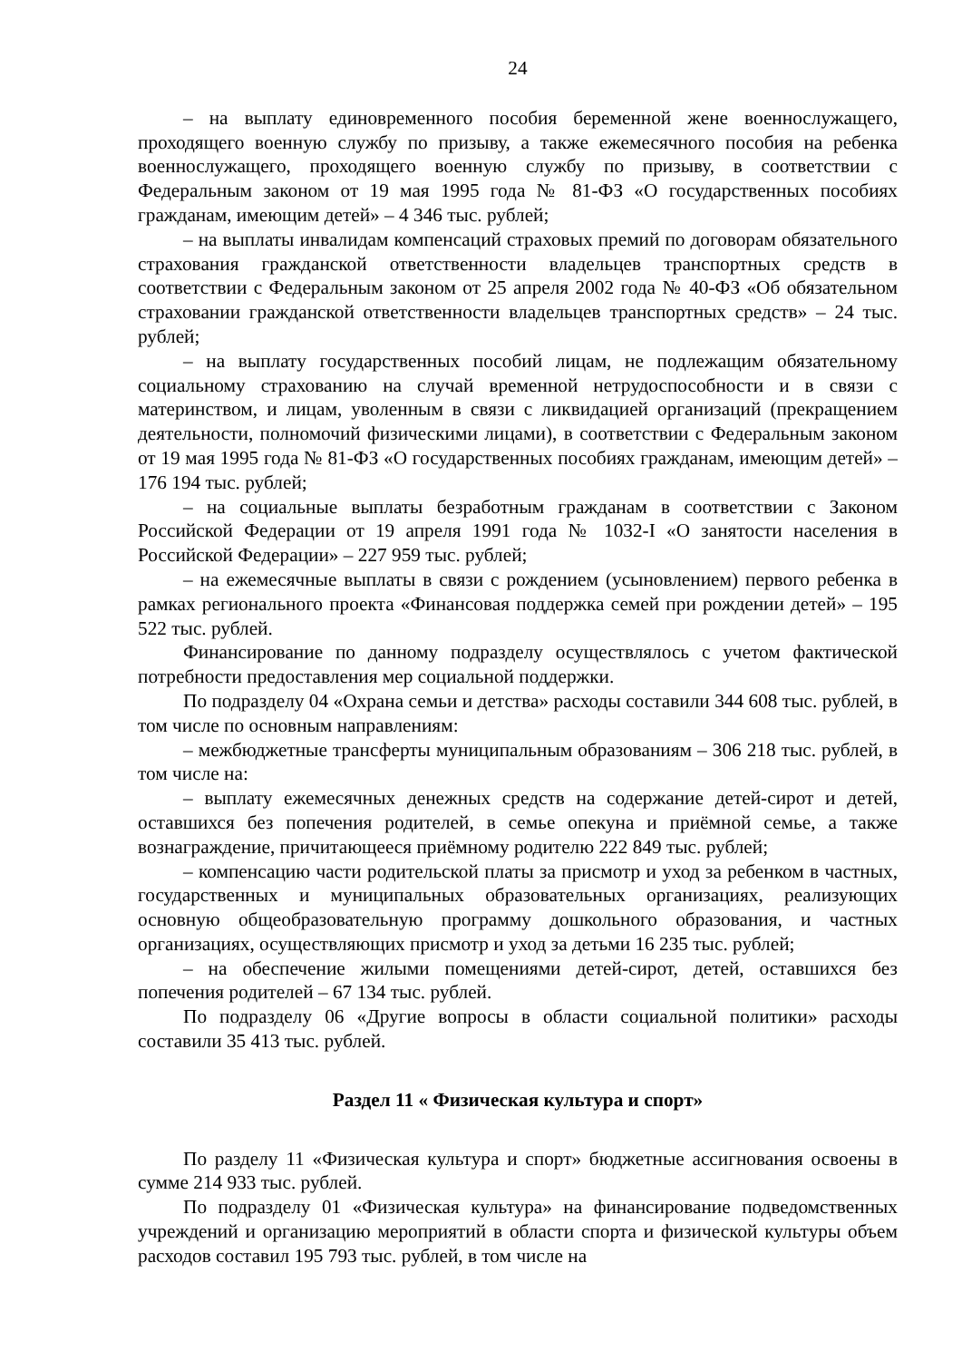24
– на выплату единовременного пособия беременной жене военнослужащего, проходящего военную службу по призыву, а также ежемесячного пособия на ребенка военнослужащего, проходящего военную службу по призыву, в соответствии с Федеральным законом от 19 мая 1995 года № 81-ФЗ «О государственных пособиях гражданам, имеющим детей» – 4 346 тыс. рублей;
– на выплаты инвалидам компенсаций страховых премий по договорам обязательного страхования гражданской ответственности владельцев транспортных средств в соответствии с Федеральным законом от 25 апреля 2002 года № 40-ФЗ «Об обязательном страховании гражданской ответственности владельцев транспортных средств» – 24 тыс. рублей;
– на выплату государственных пособий лицам, не подлежащим обязательному социальному страхованию на случай временной нетрудоспособности и в связи с материнством, и лицам, уволенным в связи с ликвидацией организаций (прекращением деятельности, полномочий физическими лицами), в соответствии с Федеральным законом от 19 мая 1995 года № 81-ФЗ «О государственных пособиях гражданам, имеющим детей» – 176 194 тыс. рублей;
– на социальные выплаты безработным гражданам в соответствии с Законом Российской Федерации от 19 апреля 1991 года № 1032-I «О занятости населения в Российской Федерации» – 227 959 тыс. рублей;
– на ежемесячные выплаты в связи с рождением (усыновлением) первого ребенка в рамках регионального проекта «Финансовая поддержка семей при рождении детей» – 195 522 тыс. рублей.
Финансирование по данному подразделу осуществлялось с учетом фактической потребности предоставления мер социальной поддержки.
По подразделу 04 «Охрана семьи и детства» расходы составили 344 608 тыс. рублей, в том числе по основным направлениям:
– межбюджетные трансферты муниципальным образованиям – 306 218 тыс. рублей, в том числе на:
– выплату ежемесячных денежных средств на содержание детей-сирот и детей, оставшихся без попечения родителей, в семье опекуна и приёмной семье, а также вознаграждение, причитающееся приёмному родителю 222 849 тыс. рублей;
– компенсацию части родительской платы за присмотр и уход за ребенком в частных, государственных и муниципальных образовательных организациях, реализующих основную общеобразовательную программу дошкольного образования, и частных организациях, осуществляющих присмотр и уход за детьми 16 235 тыс. рублей;
– на обеспечение жилыми помещениями детей-сирот, детей, оставшихся без попечения родителей – 67 134 тыс. рублей.
По подразделу 06 «Другие вопросы в области социальной политики» расходы составили 35 413 тыс. рублей.
Раздел 11 « Физическая культура и спорт»
По разделу 11 «Физическая культура и спорт» бюджетные ассигнования освоены в сумме 214 933 тыс. рублей.
По подразделу 01 «Физическая культура» на финансирование подведомственных учреждений и организацию мероприятий в области спорта и физической культуры объем расходов составил 195 793 тыс. рублей, в том числе на